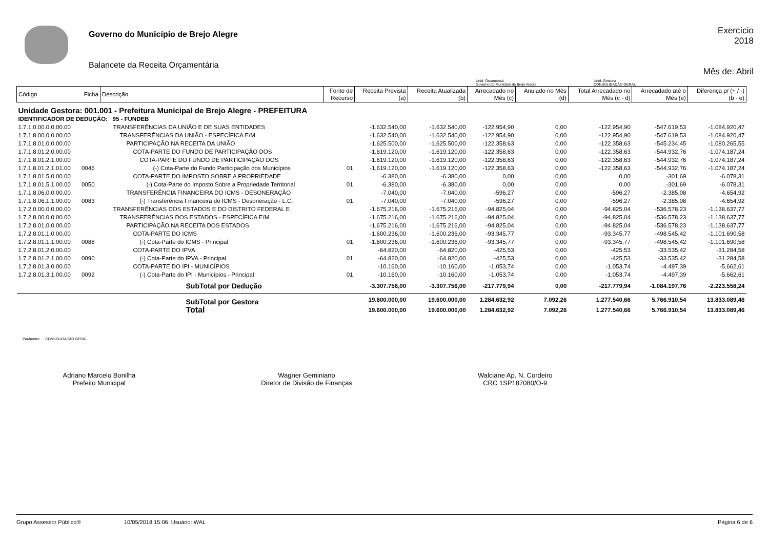Governo do Município de Brejo Alegre
Balancete da Receita Orçamentária
Exercício
2018
Mês de: Abril
Unid. Orçamental
Governo do Município de Brejo Alegre
Unid. Gestora
CONSOLIDAÇÃO GERAL
| Código | Ficha | Descrição | Fonte de Recurso | Receita Prevista (a) | Receita Atualizada (b) | Arrecadado no Mês (c) | Anulado no Mês (d) | Total Arrecadado no Mês (c - d) | Arrecadado até o Mês (e) | Diferença p/ (+ / -) (b - e) |
| --- | --- | --- | --- | --- | --- | --- | --- | --- | --- | --- |
| Unidade Gestora: 001.001 - Prefeitura Municipal de Brejo Alegre - PREFEITURA | | | | | | | | | | |
| IDENTIFICADOR DE DEDUÇÃO: 95 - FUNDEB | | | | | | | | | | |
| 1.7.1.0.00.0.0.00.00 | | TRANSFERÊNCIAS DA UNIÃO E DE SUAS ENTIDADES | | -1.632.540,00 | -1.632.540,00 | -122.954,90 | 0,00 | -122.954,90 | -547.619,53 | -1.084.920,47 |
| 1.7.1.8.00.0.0.00.00 | | TRANSFERÊNCIAS DA UNIÃO - ESPECÍFICA E/M | | -1.632.540,00 | -1.632.540,00 | -122.954,90 | 0,00 | -122.954,90 | -547.619,53 | -1.084.920,47 |
| 1.7.1.8.01.0.0.00.00 | | PARTICIPAÇÃO NA RECEITA DA UNIÃO | | -1.625.500,00 | -1.625.500,00 | -122.358,63 | 0,00 | -122.358,63 | -545.234,45 | -1.080.265,55 |
| 1.7.1.8.01.2.0.00.00 | | COTA-PARTE DO FUNDO DE PARTICIPAÇÃO DOS | | -1.619.120,00 | -1.619.120,00 | -122.358,63 | 0,00 | -122.358,63 | -544.932,76 | -1.074.187,24 |
| 1.7.1.8.01.2.1.00.00 | | COTA-PARTE DO FUNDO DE PARTICIPAÇÃO DOS | | -1.619.120,00 | -1.619.120,00 | -122.358,63 | 0,00 | -122.358,63 | -544.932,76 | -1.074.187,24 |
| 1.7.1.8.01.2.1.01.00 | 0046 | (-) Cota-Parte do Fundo Participação dos Municípios | 01 | -1.619.120,00 | -1.619.120,00 | -122.358,63 | 0,00 | -122.358,63 | -544.932,76 | -1.074.187,24 |
| 1.7.1.8.01.5.0.00.00 | | COTA-PARTE DO IMPOSTO SOBRE A PROPRIEDADE | | -6.380,00 | -6.380,00 | 0,00 | 0,00 | 0,00 | -301,69 | -6.078,31 |
| 1.7.1.8.01.5.1.00.00 | 0050 | (-) Cota-Parte do Imposto Sobre a Propriedade Territorial | 01 | -6.380,00 | -6.380,00 | 0,00 | 0,00 | 0,00 | -301,69 | -6.078,31 |
| 1.7.1.8.06.0.0.00.00 | | TRANSFERÊNCIA FINANCEIRA DO ICMS - DESONERAÇÃO | | -7.040,00 | -7.040,00 | -596,27 | 0,00 | -596,27 | -2.385,08 | -4.654,92 |
| 1.7.1.8.06.1.1.00.00 | 0083 | (-) Transferência Financeira do ICMS - Desoneração - L.C. | 01 | -7.040,00 | -7.040,00 | -596,27 | 0,00 | -596,27 | -2.385,08 | -4.654,92 |
| 1.7.2.0.00.0.0.00.00 | | TRANSFERÊNCIAS DOS ESTADOS E DO DISTRITO FEDERAL E | | -1.675.216,00 | -1.675.216,00 | -94.825,04 | 0,00 | -94.825,04 | -536.578,23 | -1.138.637,77 |
| 1.7.2.8.00.0.0.00.00 | | TRANSFERÊNCIAS DOS ESTADOS - ESPECÍFICA E/M | | -1.675.216,00 | -1.675.216,00 | -94.825,04 | 0,00 | -94.825,04 | -536.578,23 | -1.138.637,77 |
| 1.7.2.8.01.0.0.00.00 | | PARTICIPAÇÃO NA RECEITA DOS ESTADOS | | -1.675.216,00 | -1.675.216,00 | -94.825,04 | 0,00 | -94.825,04 | -536.578,23 | -1.138.637,77 |
| 1.7.2.8.01.1.0.00.00 | | COTA-PARTE DO ICMS | | -1.600.236,00 | -1.600.236,00 | -93.345,77 | 0,00 | -93.345,77 | -498.545,42 | -1.101.690,58 |
| 1.7.2.8.01.1.1.00.00 | 0088 | (-) Cota-Parte do ICMS - Principal | 01 | -1.600.236,00 | -1.600.236,00 | -93.345,77 | 0,00 | -93.345,77 | -498.545,42 | -1.101.690,58 |
| 1.7.2.8.01.2.0.00.00 | | COTA-PARTE DO IPVA | | -64.820,00 | -64.820,00 | -425,53 | 0,00 | -425,53 | -33.535,42 | -31.284,58 |
| 1.7.2.8.01.2.1.00.00 | 0090 | (-) Cota-Parte do IPVA - Principal | 01 | -64.820,00 | -64.820,00 | -425,53 | 0,00 | -425,53 | -33.535,42 | -31.284,58 |
| 1.7.2.8.01.3.0.00.00 | | COTA-PARTE DO IPI - MUNICÍPIOS | | -10.160,00 | -10.160,00 | -1.053,74 | 0,00 | -1.053,74 | -4.497,39 | -5.662,61 |
| 1.7.2.8.01.3.1.00.00 | 0092 | (-) Cota-Parte do IPI - Municípios - Principal | 01 | -10.160,00 | -10.160,00 | -1.053,74 | 0,00 | -1.053,74 | -4.497,39 | -5.662,61 |
| SubTotal por Dedução | | | | -3.307.756,00 | -3.307.756,00 | -217.779,94 | 0,00 | -217.779,94 | -1.084.197,76 | -2.223.558,24 |
| SubTotal por Gestora | | | | 19.600.000,00 | 19.600.000,00 | 1.284.632,92 | 7.092,26 | 1.277.540,66 | 5.766.910,54 | 13.833.089,46 |
| Total | | | | 19.600.000,00 | 19.600.000,00 | 1.284.632,92 | 7.092,26 | 1.277.540,66 | 5.766.910,54 | 13.833.089,46 |
Parâmetro: CONSOLIDAÇÃO GERAL
Adriano Marcelo Bonilha
Prefeito Municipal
Wagner Geminiano
Diretor de Divisão de Finanças
Walciane Ap. N. Cordeiro
CRC 1SP187080/O-9
Grupo Assessor Público® 10/05/2018 15:06 Usuário: WAL Página 6 de 6